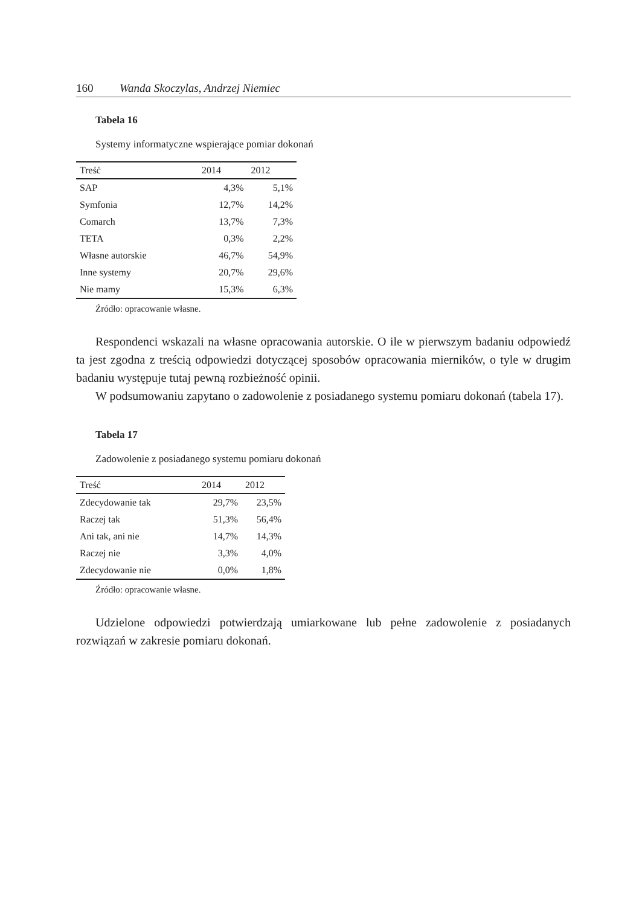160 Wanda Skoczylas, Andrzej Niemiec
Tabela 16
Systemy informatyczne wspierające pomiar dokonań
| Treść | 2014 | 2012 |
| --- | --- | --- |
| SAP | 4,3% | 5,1% |
| Symfonia | 12,7% | 14,2% |
| Comarch | 13,7% | 7,3% |
| TETA | 0,3% | 2,2% |
| Własne autorskie | 46,7% | 54,9% |
| Inne systemy | 20,7% | 29,6% |
| Nie mamy | 15,3% | 6,3% |
Źródło: opracowanie własne.
Respondenci wskazali na własne opracowania autorskie. O ile w pierwszym badaniu odpowiedź ta jest zgodna z treścią odpowiedzi dotyczącej sposobów opracowania mierników, o tyle w drugim badaniu występuje tutaj pewną rozbieżność opinii.
W podsumowaniu zapytano o zadowolenie z posiadanego systemu pomiaru dokonań (tabela 17).
Tabela 17
Zadowolenie z posiadanego systemu pomiaru dokonań
| Treść | 2014 | 2012 |
| --- | --- | --- |
| Zdecydowanie tak | 29,7% | 23,5% |
| Raczej tak | 51,3% | 56,4% |
| Ani tak, ani nie | 14,7% | 14,3% |
| Raczej nie | 3,3% | 4,0% |
| Zdecydowanie nie | 0,0% | 1,8% |
Źródło: opracowanie własne.
Udzielone odpowiedzi potwierdzają umiarkowane lub pełne zadowolenie z posiadanych rozwiązań w zakresie pomiaru dokonań.